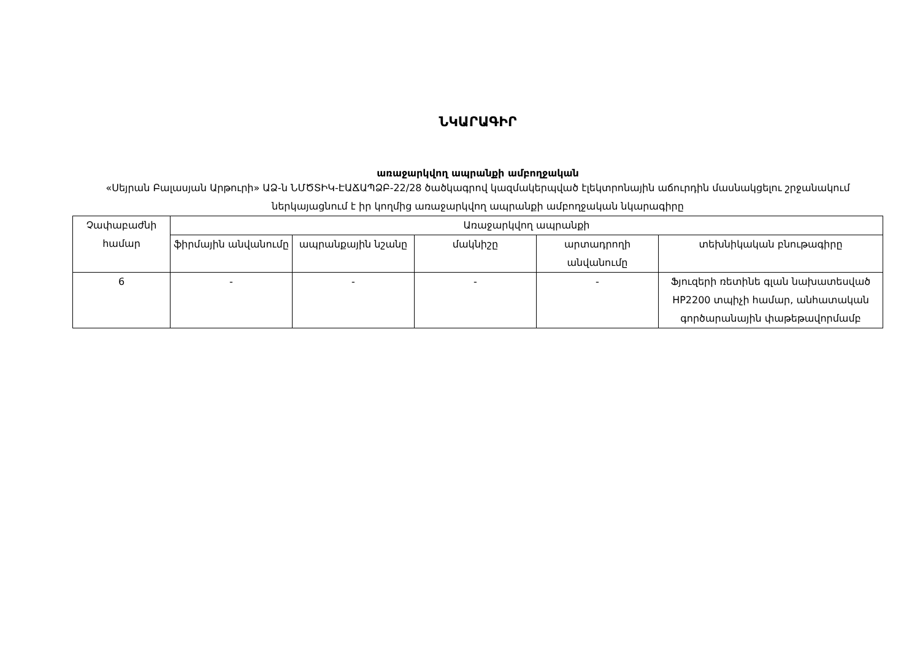ՆԿԱՐԱԳԻՐ
առաջարկվող ապրանքի ամբողջական
«Սեյրան Բալասյան Արթուրի» ԱՁ-ն ՆՄԾՏԻԿ-ԷԱՃԱՊՁԲ-22/28 ծածկագրով կազմակերպված էլեկտրոնային աճուրդին մասնակցելու շրջանակում ներկայացնում է իր կողմից առաջարկվող ապրանքի ամբողջական նկարագիրը
| Չափաբաժնի համար | Առաջարկվող ապրանքի | | | | |
| --- | --- | --- | --- | --- | --- |
| | ֆիրմային անվանումը | ապրանքային նշանը | մակնիշը | արտադրողի անվանումը | տեխնիկական բնութագիրը |
| 6 | - | - | - | - | Ֆյուզերի ռետինե գլան նախատեսված HP2200 տպիչի համար, անհատական գործարանային փաթեթավորմամբ |